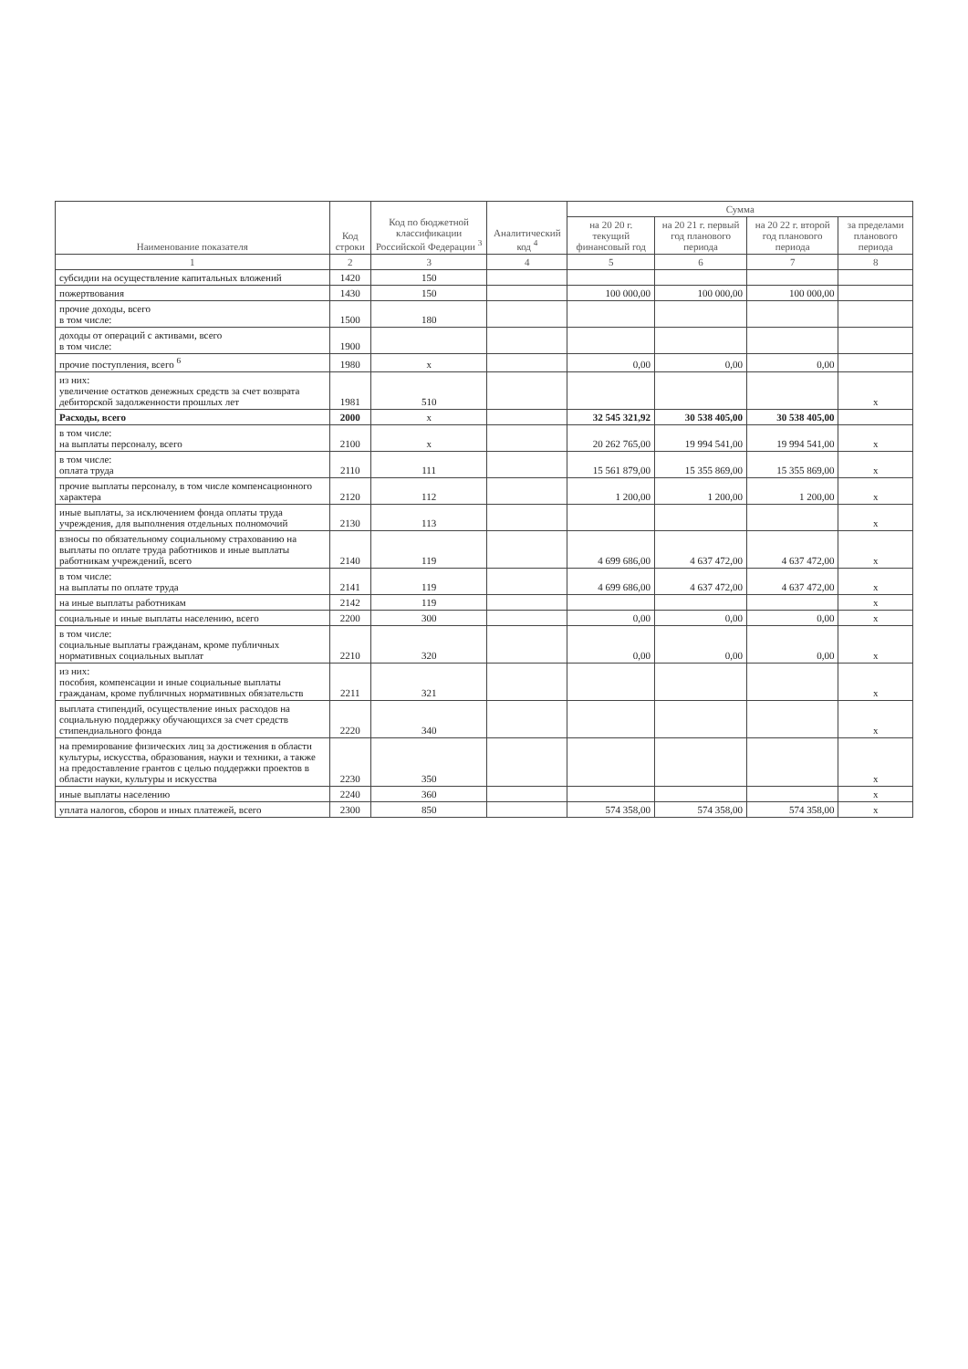| Наименование показателя | Код строки | Код по бюджетной классификации Российской Федерации <sup>3</sup> | Аналитический код <sup>4</sup> | Сумма | | | |
| --- | --- | --- | --- | --- | --- | --- | --- |
| | | | | на 20 20 г. текущий финансовый год | на 20 21 г. первый год планового периода | на 20 22 г. второй год планового периода | за пределами планового периода |
| 1 | 2 | 3 | 4 | 5 | 6 | 7 | 8 |
| субсидии на осуществление капитальных вложений | 1420 | 150 | | | | | |
| пожертвования | 1430 | 150 | | 100 000,00 | 100 000,00 | 100 000,00 | |
| прочие доходы, всего в том числе: | 1500 | 180 | | | | | |
| доходы от операций с активами, всего в том числе: | 1900 | | | | | | |
| прочие поступления, всего <sup>6</sup> | 1980 | x | | 0,00 | 0,00 | 0,00 | |
| из них: увеличение остатков денежных средств за счет возврата дебиторской задолженности прошлых лет | 1981 | 510 | | | | | x |
| Расходы, всего | 2000 | x | | 32 545 321,92 | 30 538 405,00 | 30 538 405,00 | |
| в том числе: на выплаты персоналу, всего | 2100 | x | | 20 262 765,00 | 19 994 541,00 | 19 994 541,00 | x |
| в том числе: оплата труда | 2110 | 111 | | 15 561 879,00 | 15 355 869,00 | 15 355 869,00 | x |
| прочие выплаты персоналу, в том числе компенсационного характера | 2120 | 112 | | 1 200,00 | 1 200,00 | 1 200,00 | x |
| иные выплаты, за исключением фонда оплаты труда учреждения, для выполнения отдельных полномочий | 2130 | 113 | | | | | x |
| взносы по обязательному социальному страхованию на выплаты по оплате труда работников и иные выплаты работникам учреждений, всего | 2140 | 119 | | 4 699 686,00 | 4 637 472,00 | 4 637 472,00 | x |
| в том числе: на выплаты по оплате труда | 2141 | 119 | | 4 699 686,00 | 4 637 472,00 | 4 637 472,00 | x |
| на иные выплаты работникам | 2142 | 119 | | | | | x |
| социальные и иные выплаты населению, всего | 2200 | 300 | | 0,00 | 0,00 | 0,00 | x |
| в том числе: социальные выплаты гражданам, кроме публичных нормативных социальных выплат | 2210 | 320 | | 0,00 | 0,00 | 0,00 | x |
| из них: пособия, компенсации и иные социальные выплаты гражданам, кроме публичных нормативных обязательств | 2211 | 321 | | | | | x |
| выплата стипендий, осуществление иных расходов на социальную поддержку обучающихся за счет средств стипендиального фонда | 2220 | 340 | | | | | x |
| на премирование физических лиц за достижения в области культуры, искусства, образования, науки и техники, а также на предоставление грантов с целью поддержки проектов в области науки, культуры и искусства | 2230 | 350 | | | | | x |
| иные выплаты населению | 2240 | 360 | | | | | x |
| уплата налогов, сборов и иных платежей, всего | 2300 | 850 | | 574 358,00 | 574 358,00 | 574 358,00 | x |